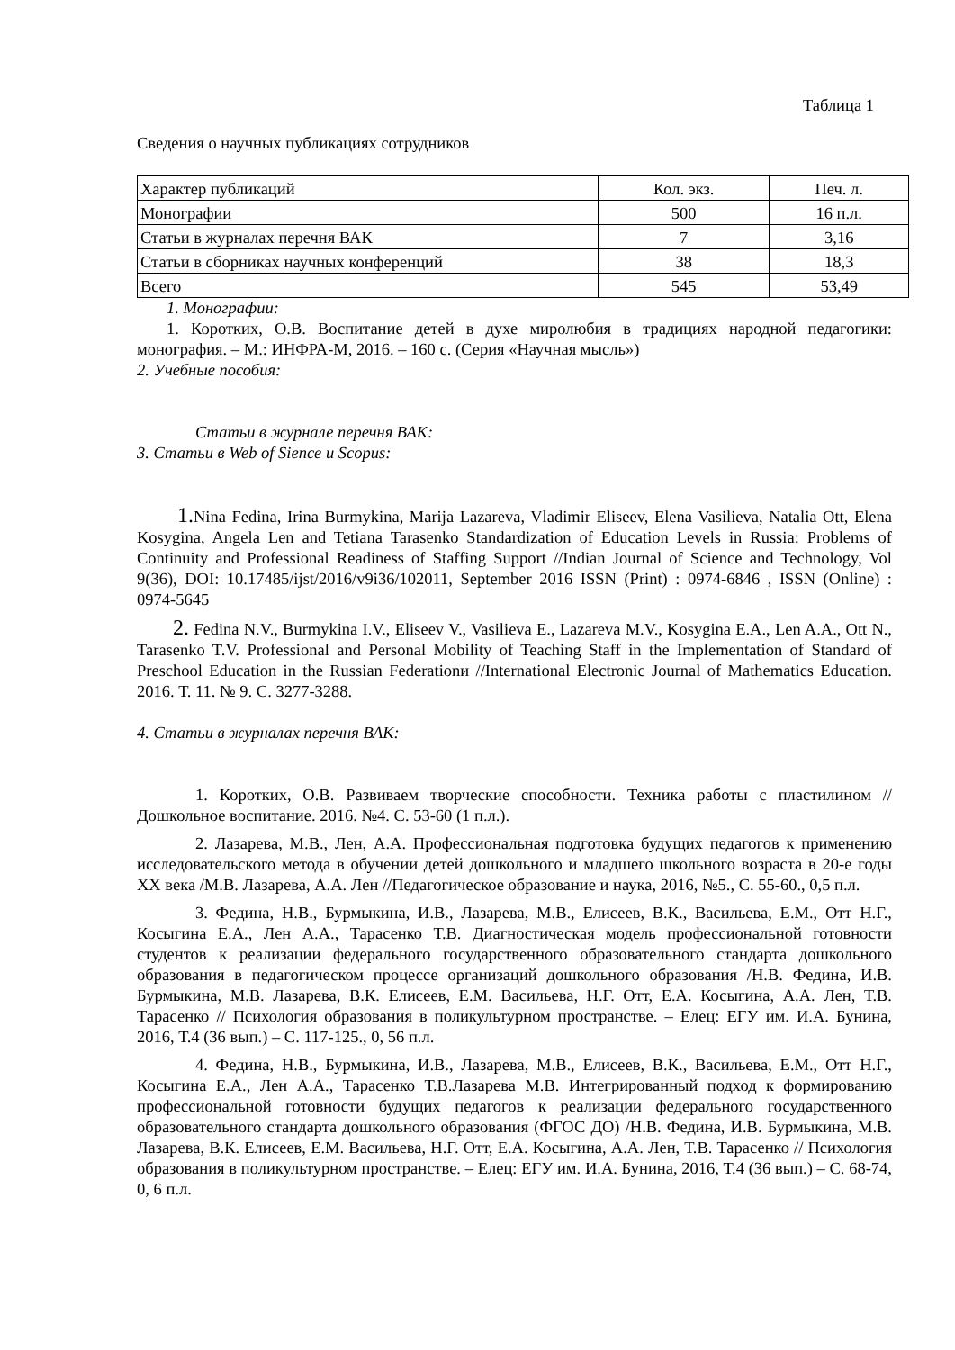Таблица 1
Сведения о научных публикациях сотрудников
| Характер публикаций | Кол. экз. | Печ. л. |
| Монографии | 500 | 16 п.л. |
| Статьи в журналах перечня ВАК | 7 | 3,16 |
| Статьи в сборниках научных конференций | 38 | 18,3 |
| Всего | 545 | 53,49 |
1. Монографии:
1. Коротких, О.В. Воспитание детей в духе миролюбия в традициях народной педагогики: монография. – М.: ИНФРА-М, 2016. – 160 с. (Серия «Научная мысль»)
2. Учебные пособия:
Статьи в журнале перечня ВАК:
3. Статьи в Web of Sience и Scopus:
1. Nina Fedina, Irina Burmykina, Marija Lazareva, Vladimir Eliseev, Elena Vasilieva, Natalia Ott, Elena Kosygina, Angela Len and Tetiana Tarasenko Standardization of Education Levels in Russia: Problems of Continuity and Professional Readiness of Staffing Support //Indian Journal of Science and Technology, Vol 9(36), DOI: 10.17485/ijst/2016/v9i36/102011, September 2016 ISSN (Print) : 0974-6846 , ISSN (Online) : 0974-5645
2. Fedina N.V., Burmykina I.V., Eliseev V., Vasilieva E., Lazareva M.V., Kosygina E.A., Len A.A., Ott N., Tarasenko T.V. Professional and Personal Mobility of Teaching Staff in the Implementation of Standard of Preschool Education in the Russian Federationи //International Electronic Journal of Mathematics Education. 2016. Т. 11. № 9. С. 3277-3288.
4. Статьи в журналах перечня ВАК:
1. Коротких, О.В. Развиваем творческие способности. Техника работы с пластилином // Дошкольное воспитание. 2016. №4. С. 53-60 (1 п.л.).
2. Лазарева, М.В., Лен, А.А. Профессиональная подготовка будущих педагогов к применению исследовательского метода в обучении детей дошкольного и младшего школьного возраста в 20-е годы XX века /М.В. Лазарева, А.А. Лен //Педагогическое образование и наука, 2016, №5., С. 55-60., 0,5 п.л.
3. Федина, Н.В., Бурмыкина, И.В., Лазарева, М.В., Елисеев, В.К., Васильева, Е.М., Отт Н.Г., Косыгина Е.А., Лен А.А., Тарасенко Т.В. Диагностическая модель профессиональной готовности студентов к реализации федерального государственного образовательного стандарта дошкольного образования в педагогическом процессе организаций дошкольного образования /Н.В. Федина, И.В. Бурмыкина, М.В. Лазарева, В.К. Елисеев, Е.М. Васильева, Н.Г. Отт, Е.А. Косыгина, А.А. Лен, Т.В. Тарасенко // Психология образования в поликультурном пространстве. – Елец: ЕГУ им. И.А. Бунина, 2016, Т.4 (36 вып.) – С. 117-125., 0, 56 п.л.
4. Федина, Н.В., Бурмыкина, И.В., Лазарева, М.В., Елисеев, В.К., Васильева, Е.М., Отт Н.Г., Косыгина Е.А., Лен А.А., Тарасенко Т.В.Лазарева М.В. Интегрированный подход к формированию профессиональной готовности будущих педагогов к реализации федерального государственного образовательного стандарта дошкольного образования (ФГОС ДО) /Н.В. Федина, И.В. Бурмыкина, М.В. Лазарева, В.К. Елисеев, Е.М. Васильева, Н.Г. Отт, Е.А. Косыгина, А.А. Лен, Т.В. Тарасенко // Психология образования в поликультурном пространстве. – Елец: ЕГУ им. И.А. Бунина, 2016, Т.4 (36 вып.) – С. 68-74, 0, 6 п.л.